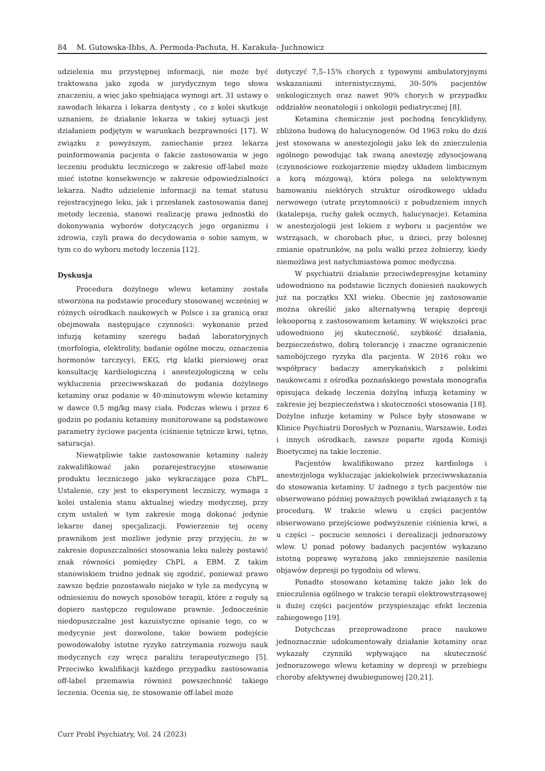84 M. Gutowska-Ibbs, A. Permoda-Pachuta, H. Karakuła- Juchnowicz
udzielenia mu przystępnej informacji, nie może być traktowana jako zgoda w jurydycznym tego słowa znaczeniu, a więc jako spełniająca wymogi art. 31 ustawy o zawodach lekarza i lekarza dentysty , co z kolei skutkuje uznaniem, że działanie lekarza w takiej sytuacji jest działaniem podjętym w warunkach bezprawności [17]. W związku z powyższym, zaniechanie przez lekarza poinformowania pacjenta o fakcie zastosowania w jego leczeniu produktu leczniczego w zakresie off-label może mieć istotne konsekwencje w zakresie odpowiedzialności lekarza. Nadto udzielenie informacji na temat statusu rejestracyjnego leku, jak i przesłanek zastosowania danej metody leczenia, stanowi realizację prawa jednostki do dokonywania wyborów dotyczących jego organizmu i zdrowia, czyli prawa do decydowania o sobie samym, w tym co do wyboru metody leczenia [12].
Dyskusja
Procedura dożylnego wlewu ketaminy została stworzona na podstawie procedury stosowanej wcześniej w różnych ośrodkach naukowych w Polsce i za granicą oraz obejmowała następujące czynności: wykonanie przed infuzją ketaminy szeregu badań laboratoryjnych (morfologia, elektrolity, badanie ogólne moczu, oznaczenia hormonów tarczycy), EKG, rtg klatki piersiowej oraz konsultację kardiologiczną i anestezjologiczną w celu wykluczenia przeciwwskazań do podania dożylnego ketaminy oraz podanie w 40-minutowym wlewie ketaminy w dawce 0,5 mg/kg masy ciała. Podczas wlewu i przez 6 godzin po podaniu ketaminy monitorowane są podstawowe parametry życiowe pacjenta (ciśnienie tętnicze krwi, tętno, saturacja).
Niewątpliwie takie zastosowanie ketaminy należy zakwalifikować jako pozarejestracyjne stosowanie produktu leczniczego jako wykraczające poza ChPL. Ustalenie, czy jest to eksperyment leczniczy, wymaga z kolei ustalenia stanu aktualnej wiedzy medycznej, przy czym ustaleń w tym zakresie mogą dokonać jedynie lekarze danej specjalizacji. Powierzenie tej oceny prawnikom jest możliwe jedynie przy przyjęciu, że w zakresie dopuszczalności stosowania leku należy postawić znak równości pomiędzy ChPL a EBM. Z takim stanowiskiem trudno jednak się zgodzić, ponieważ prawo zawsze będzie pozostawało niejako w tyle za medycyną w odniesieniu do nowych sposobów terapii, które z reguły są dopiero następczo regulowane prawnie. Jednocześnie niedopuszczalne jest kazuistyczne opisanie tego, co w medycynie jest dozwolone, takie bowiem podejście powodowałoby istotne ryzyko zatrzymania rozwoju nauk medycznych czy wręcz paraliżu terapeutycznego [5]. Przeciwko kwalifikacji każdego przypadku zastosowania off-label przemawia również powszechność takiego leczenia. Ocenia się, że stosowanie off-label może
dotyczyć 7,5–15% chorych z typowymi ambulatoryjnymi wskazaniami internistycznymi, 30–50% pacjentów onkologicznych oraz nawet 90% chorych w przypadku oddziałów neonatologii i onkologii pediatrycznej [8].
Ketamina chemicznie jest pochodną fencyklidyny, zbliżona budową do halucynogenów. Od 1963 roku do dziś jest stosowana w anestezjologii jako lek do znieczulenia ogólnego powodując tak zwaną anestezję zdysocjowaną (czynnościowe rozkojarzenie między układem limbicznym a korą mózgową), która polega na selektywnym hamowaniu niektórych struktur ośrodkowego układu nerwowego (utratę przytomności) z pobudzeniem innych (katalepsja, ruchy gałek ocznych, halucynacje). Ketamina w anestezjologii jest lekiem z wyboru u pacjentów we wstrząsach, w chorobach płuc, u dzieci, przy bolesnej zmianie opatrunków, na polu walki przez żołnierzy, kiedy niemożliwa jest natychmiastowa pomoc medyczna.
W psychiatrii działanie przeciwdepresyjne ketaminy udowodniono na podstawie licznych doniesień naukowych już na początku XXI wieku. Obecnie jej zastosowanie można określić jako alternatywną terapię depresji lekooporną z zastosowaniem ketaminy. W większości prac udowodniono jej skuteczność, szybkość działania, bezpieczeństwo, dobrą tolerancję i znaczne ograniczenie samobójczego ryzyka dla pacjenta. W 2016 roku we współpracy badaczy amerykańskich z polskimi naukowcami z ośrodka poznańskiego powstała monografia opisująca dekadę leczenia dożylną infuzją ketaminy w zakresie jej bezpieczeństwa i skuteczności stosowania [18]. Dożylne infuzje ketaminy w Polsce były stosowane w Klinice Psychiatrii Dorosłych w Poznaniu, Warszawie, Łodzi i innych ośrodkach, zawsze poparte zgodą Komisji Bioetycznej na takie leczenie.
Pacjentów kwalifikowano przez kardiologa i anestezjologa wykluczając jakiekolwiek przeciwwskazania do stosowania ketaminy. U żadnego z tych pacjentów nie obserwowano później poważnych powikłań związanych z tą procedurą. W trakcie wlewu u części pacjentów obserwowano przejściowe podwyższenie ciśnienia krwi, a u części – poczucie senności i derealizacji jednorazowy wlew. U ponad połowy badanych pacjentów wykazano istotną poprawę wyrażoną jako zmniejszenie nasilenia objawów depresji po tygodniu od wlewu.
Ponadto stosowano ketaminę także jako lek do znieczulenia ogólnego w trakcie terapii elektrowstrząsowej u dużej części pacjentów przyspieszając efekt leczenia zabiegowego [19].
Dotychczas przeprowadzone prace naukowe jednoznacznie udokumentowały działanie ketaminy oraz wykazały czynniki wpływające na skuteczność jednorazowego wlewu ketaminy w depresji w przebiegu choroby afektywnej dwubiegunowej [20,21].
Curr Probl Psychiatry, Vol. 24 (2023)